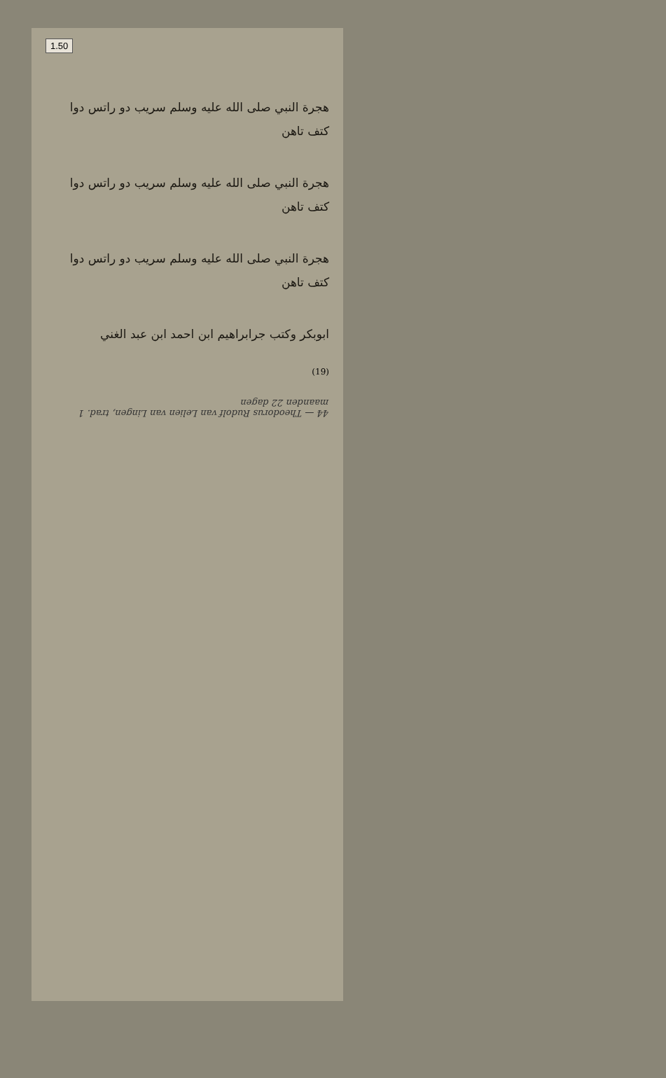1.50
هجرة النبي صلى الله عليه وسلم سريب دو راتس دوا كتف تاهن
هجرة النبي صلى الله عليه وسلم سريب دو راتس دوا كتف تاهن
هجرة النبي صلى الله عليه وسلم سريب دو راتس دوا كتف تاهن
ابوبكر وكتب جرابراهيم ابن احمد ابن عبد الغني
(19)
44 — Theodorus Rudolf van Lelien van Lingen, trad. 1 maanden 22 dagen